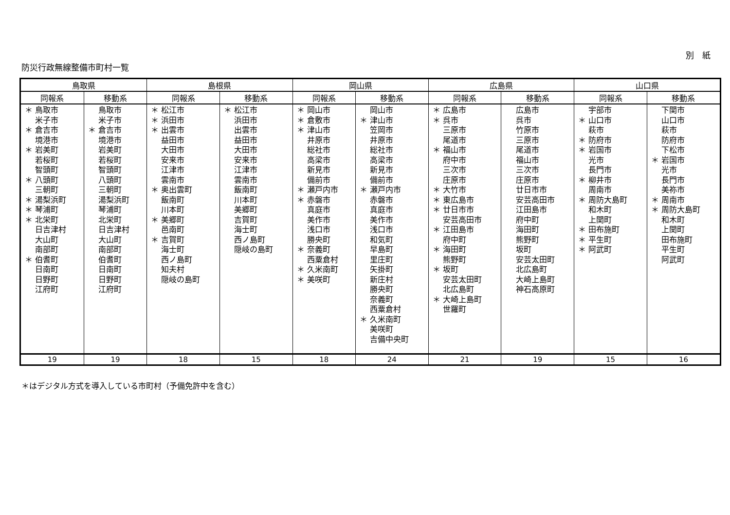別　紙
防災行政無線整備市町村一覧
| 鳥取県 | | 島根県 | | 岡山県 | | 広島県 | | 山口県 | |
| --- | --- | --- | --- | --- | --- | --- | --- | --- | --- |
| 同報系 | 移動系 | 同報系 | 移動系 | 同報系 | 移動系 | 同報系 | 移動系 | 同報系 | 移動系 |
| ＊ 鳥取市 米子市 ＊ 倉吉市 境港市 ＊ 岩美町 若桜町 智頭町 ＊ 八頭町 三朝町 ＊ 湯梨浜町 ＊ 琴浦町 ＊ 北栄町 日吉津村 大山町 南部町 ＊ 伯耆町 日南町 日野町 江府町 | 鳥取市 米子市 ＊ 倉吉市 境港市 岩美町 若桜町 智頭町 八頭町 三朝町 湯梨浜町 琴浦町 北栄町 日吉津村 大山町 南部町 伯耆町 日南町 日野町 江府町 | ＊ 松江市 ＊ 浜田市 ＊ 出雲市 益田市 大田市 安来市 江津市 雲南市 ＊ 奥出雲町 飯南町 川本町 ＊ 美郷町 邑南町 ＊ 吉賀町 海士町 西ノ島町 知夫村 隠岐の島町 | ＊ 松江市 浜田市 出雲市 益田市 大田市 安来市 江津市 雲南市 飯南町 川本町 美郷町 吉賀町 海士町 西ノ島町 隠岐の島町 | ＊ 岡山市 ＊ 倉敷市 ＊ 津山市 井原市 総社市 高梁市 新見市 備前市 ＊ 瀬戸内市 ＊ 赤磐市 真庭市 美作市 浅口市 勝央町 ＊ 奈義町 西粟倉村 ＊ 久米南町 ＊ 美咲町 | 岡山市 ＊ 津山市 笠岡市 井原市 総社市 高梁市 新見市 備前市 ＊ 瀬戸内市 赤磐市 真庭市 美作市 浅口市 和気町 早島町 里庄町 矢掛町 新庄村 勝央町 奈義町 西粟倉村 ＊ 久米南町 美咲町 吉備中央町 | ＊ 広島市 ＊ 呉市 三原市 尾道市 ＊ 福山市 府中市 三次市 庄原市 ＊ 大竹市 ＊ 東広島市 ＊ 廿日市市 安芸高田市 ＊ 江田島市 府中町 ＊ 海田町 熊野町 ＊ 坂町 安芸太田町 北広島町 ＊ 大崎上島町 世羅町 | 広島市 呉市 竹原市 三原市 尾道市 福山市 三次市 庄原市 廿日市市 安芸高田市 江田島市 府中町 海田町 熊野町 坂町 安芸太田町 北広島町 大崎上島町 神石高原町 | 宇部市 ＊ 山口市 萩市 ＊ 防府市 ＊ 岩国市 光市 長門市 ＊ 柳井市 周南市 ＊ 周防大島町 和木町 上関町 ＊ 田布施町 ＊ 平生町 ＊ 阿武町 | 下関市 山口市 萩市 防府市 下松市 ＊ 岩国市 光市 長門市 美祢市 ＊ 周南市 ＊ 周防大島町 和木町 上関町 田布施町 平生町 阿武町 |
| 19 | 19 | 18 | 15 | 18 | 24 | 21 | 19 | 15 | 16 |
＊はデジタル方式を導入している市町村（予備免許中を含む）